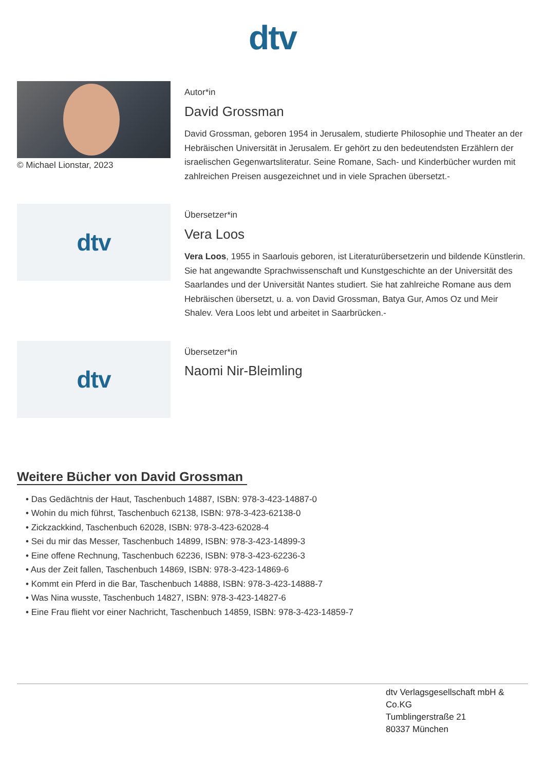dtv
© Michael Lionstar, 2023
Autor*in
David Grossman
David Grossman, geboren 1954 in Jerusalem, studierte Philosophie und Theater an der Hebräischen Universität in Jerusalem. Er gehört zu den bedeutendsten Erzählern der israelischen Gegenwartsliteratur. Seine Romane, Sach- und Kinderbücher wurden mit zahlreichen Preisen ausgezeichnet und in viele Sprachen übersetzt.-
dtv
Übersetzer*in
Vera Loos
Vera Loos, 1955 in Saarlouis geboren, ist Literaturübersetzerin und bildende Künstlerin. Sie hat angewandte Sprachwissenschaft und Kunstgeschichte an der Universität des Saarlandes und der Universität Nantes studiert. Sie hat zahlreiche Romane aus dem Hebräischen übersetzt, u. a. von David Grossman, Batya Gur, Amos Oz und Meir Shalev. Vera Loos lebt und arbeitet in Saarbrücken.-
dtv
Übersetzer*in
Naomi Nir-Bleimling
Weitere Bücher von David Grossman
• Das Gedächtnis der Haut, Taschenbuch 14887, ISBN: 978-3-423-14887-0
• Wohin du mich führst, Taschenbuch 62138, ISBN: 978-3-423-62138-0
• Zickzackkind, Taschenbuch 62028, ISBN: 978-3-423-62028-4
• Sei du mir das Messer, Taschenbuch 14899, ISBN: 978-3-423-14899-3
• Eine offene Rechnung, Taschenbuch 62236, ISBN: 978-3-423-62236-3
• Aus der Zeit fallen, Taschenbuch 14869, ISBN: 978-3-423-14869-6
• Kommt ein Pferd in die Bar, Taschenbuch 14888, ISBN: 978-3-423-14888-7
• Was Nina wusste, Taschenbuch 14827, ISBN: 978-3-423-14827-6
• Eine Frau flieht vor einer Nachricht, Taschenbuch 14859, ISBN: 978-3-423-14859-7
dtv Verlagsgesellschaft mbH & Co.KG
Tumblingerstraße 21
80337 München